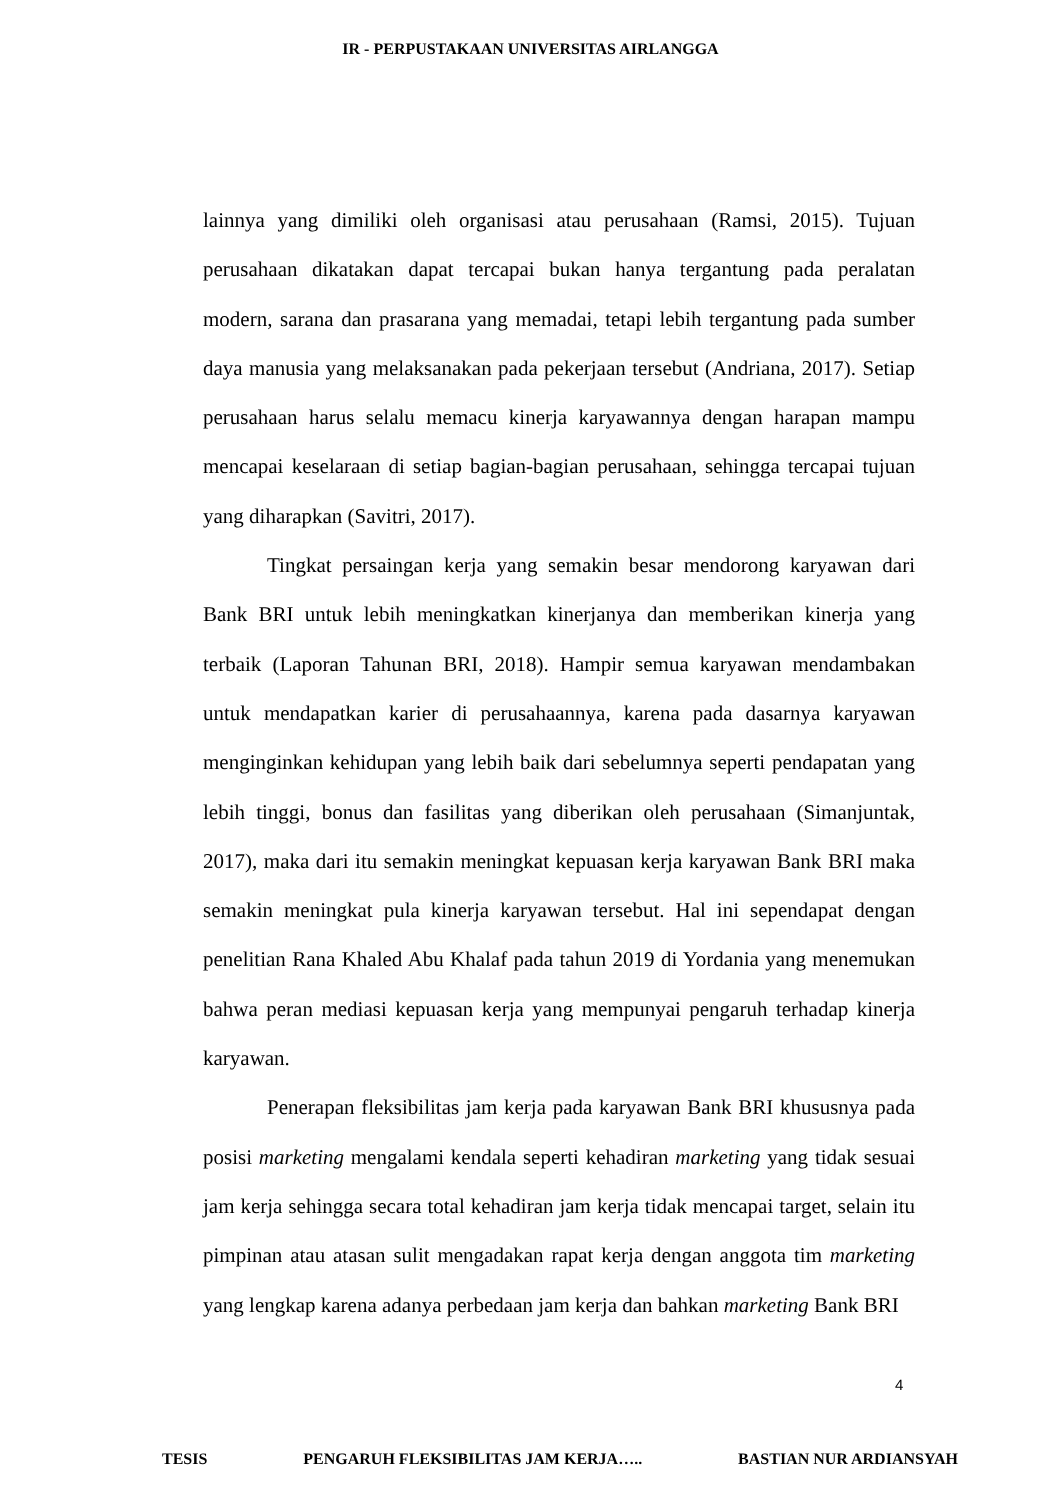IR - PERPUSTAKAAN UNIVERSITAS AIRLANGGA
lainnya yang dimiliki oleh organisasi atau perusahaan (Ramsi, 2015). Tujuan perusahaan dikatakan dapat tercapai bukan hanya tergantung pada peralatan modern, sarana dan prasarana yang memadai, tetapi lebih tergantung pada sumber daya manusia yang melaksanakan pada pekerjaan tersebut (Andriana, 2017). Setiap perusahaan harus selalu memacu kinerja karyawannya dengan harapan mampu mencapai keselaraan di setiap bagian-bagian perusahaan, sehingga tercapai tujuan yang diharapkan (Savitri, 2017).
Tingkat persaingan kerja yang semakin besar mendorong karyawan dari Bank BRI untuk lebih meningkatkan kinerjanya dan memberikan kinerja yang terbaik (Laporan Tahunan BRI, 2018). Hampir semua karyawan mendambakan untuk mendapatkan karier di perusahaannya, karena pada dasarnya karyawan menginginkan kehidupan yang lebih baik dari sebelumnya seperti pendapatan yang lebih tinggi, bonus dan fasilitas yang diberikan oleh perusahaan (Simanjuntak, 2017), maka dari itu semakin meningkat kepuasan kerja karyawan Bank BRI maka semakin meningkat pula kinerja karyawan tersebut. Hal ini sependapat dengan penelitian Rana Khaled Abu Khalaf pada tahun 2019 di Yordania yang menemukan bahwa peran mediasi kepuasan kerja yang mempunyai pengaruh terhadap kinerja karyawan.
Penerapan fleksibilitas jam kerja pada karyawan Bank BRI khususnya pada posisi marketing mengalami kendala seperti kehadiran marketing yang tidak sesuai jam kerja sehingga secara total kehadiran jam kerja tidak mencapai target, selain itu pimpinan atau atasan sulit mengadakan rapat kerja dengan anggota tim marketing yang lengkap karena adanya perbedaan jam kerja dan bahkan marketing Bank BRI
4
TESIS PENGARUH FLEKSIBILITAS JAM KERJA….. BASTIAN NUR ARDIANSYAH